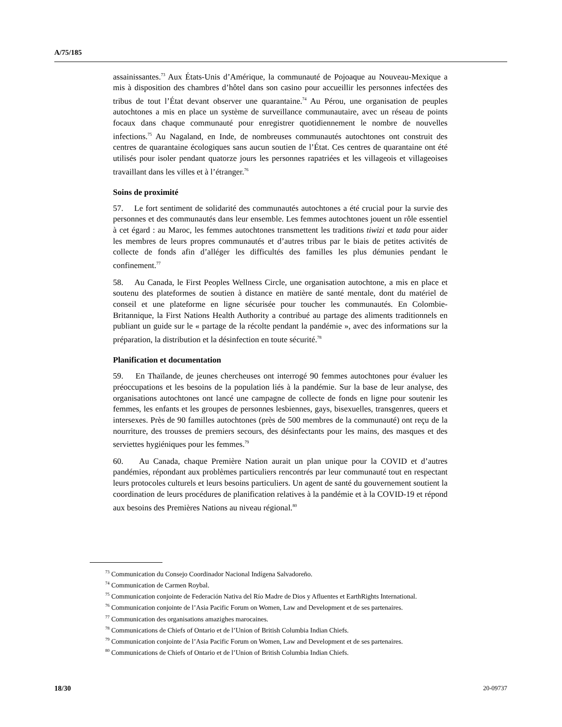A/75/185
assainissantes.<sup>73</sup> Aux États-Unis d’Amérique, la communauté de Pojoaque au Nouveau-Mexique a mis à disposition des chambres d’hôtel dans son casino pour accueillir les personnes infectées des tribus de tout l’État devant observer une quarantaine.<sup>74</sup> Au Pérou, une organisation de peuples autochtones a mis en place un système de surveillance communautaire, avec un réseau de points focaux dans chaque communauté pour enregistrer quotidiennement le nombre de nouvelles infections.<sup>75</sup> Au Nagaland, en Inde, de nombreuses communautés autochtones ont construit des centres de quarantaine écologiques sans aucun soutien de l’État. Ces centres de quarantaine ont été utilisés pour isoler pendant quatorze jours les personnes rapatriées et les villageois et villageoises travaillant dans les villes et à l’étranger.<sup>76</sup>
Soins de proximité
57. Le fort sentiment de solidarité des communautés autochtones a été crucial pour la survie des personnes et des communautés dans leur ensemble. Les femmes autochtones jouent un rôle essentiel à cet égard : au Maroc, les femmes autochtones transmettent les traditions tiwizi et tada pour aider les membres de leurs propres communautés et d’autres tribus par le biais de petites activités de collecte de fonds afin d’alléger les difficultés des familles les plus démunies pendant le confinement.<sup>77</sup>
58. Au Canada, le First Peoples Wellness Circle, une organisation autochtone, a mis en place et soutenu des plateformes de soutien à distance en matière de santé mentale, dont du matériel de conseil et une plateforme en ligne sécurisée pour toucher les communautés. En Colombie-Britannique, la First Nations Health Authority a contribué au partage des aliments traditionnels en publiant un guide sur le « partage de la récolte pendant la pandémie », avec des informations sur la préparation, la distribution et la désinfection en toute sécurité.<sup>78</sup>
Planification et documentation
59. En Thaïlande, de jeunes chercheuses ont interrogé 90 femmes autochtones pour évaluer les préoccupations et les besoins de la population liés à la pandémie. Sur la base de leur analyse, des organisations autochtones ont lancé une campagne de collecte de fonds en ligne pour soutenir les femmes, les enfants et les groupes de personnes lesbiennes, gays, bisexuelles, transgenres, queers et intersexes. Près de 90 familles autochtones (près de 500 membres de la communauté) ont reçu de la nourriture, des trousses de premiers secours, des désinfectants pour les mains, des masques et des serviettes hygiéniques pour les femmes.<sup>79</sup>
60. Au Canada, chaque Première Nation aurait un plan unique pour la COVID et d’autres pandémies, répondant aux problèmes particuliers rencontrés par leur communauté tout en respectant leurs protocoles culturels et leurs besoins particuliers. Un agent de santé du gouvernement soutient la coordination de leurs procédures de planification relatives à la pandémie et à la COVID-19 et répond aux besoins des Premières Nations au niveau régional.<sup>80</sup>
<sup>73</sup> Communication du Consejo Coordinador Nacional Indígena Salvadoreño.
<sup>74</sup> Communication de Carmen Roybal.
<sup>75</sup> Communication conjointe de Federación Nativa del Río Madre de Dios y Afluentes et EarthRights International.
<sup>76</sup> Communication conjointe de l’Asia Pacific Forum on Women, Law and Development et de ses partenaires.
<sup>77</sup> Communication des organisations amazighes marocaines.
<sup>78</sup> Communications de Chiefs of Ontario et de l’Union of British Columbia Indian Chiefs.
<sup>79</sup> Communication conjointe de l’Asia Pacific Forum on Women, Law and Development et de ses partenaires.
<sup>80</sup> Communications de Chiefs of Ontario et de l’Union of British Columbia Indian Chiefs.
18/30 20-09737